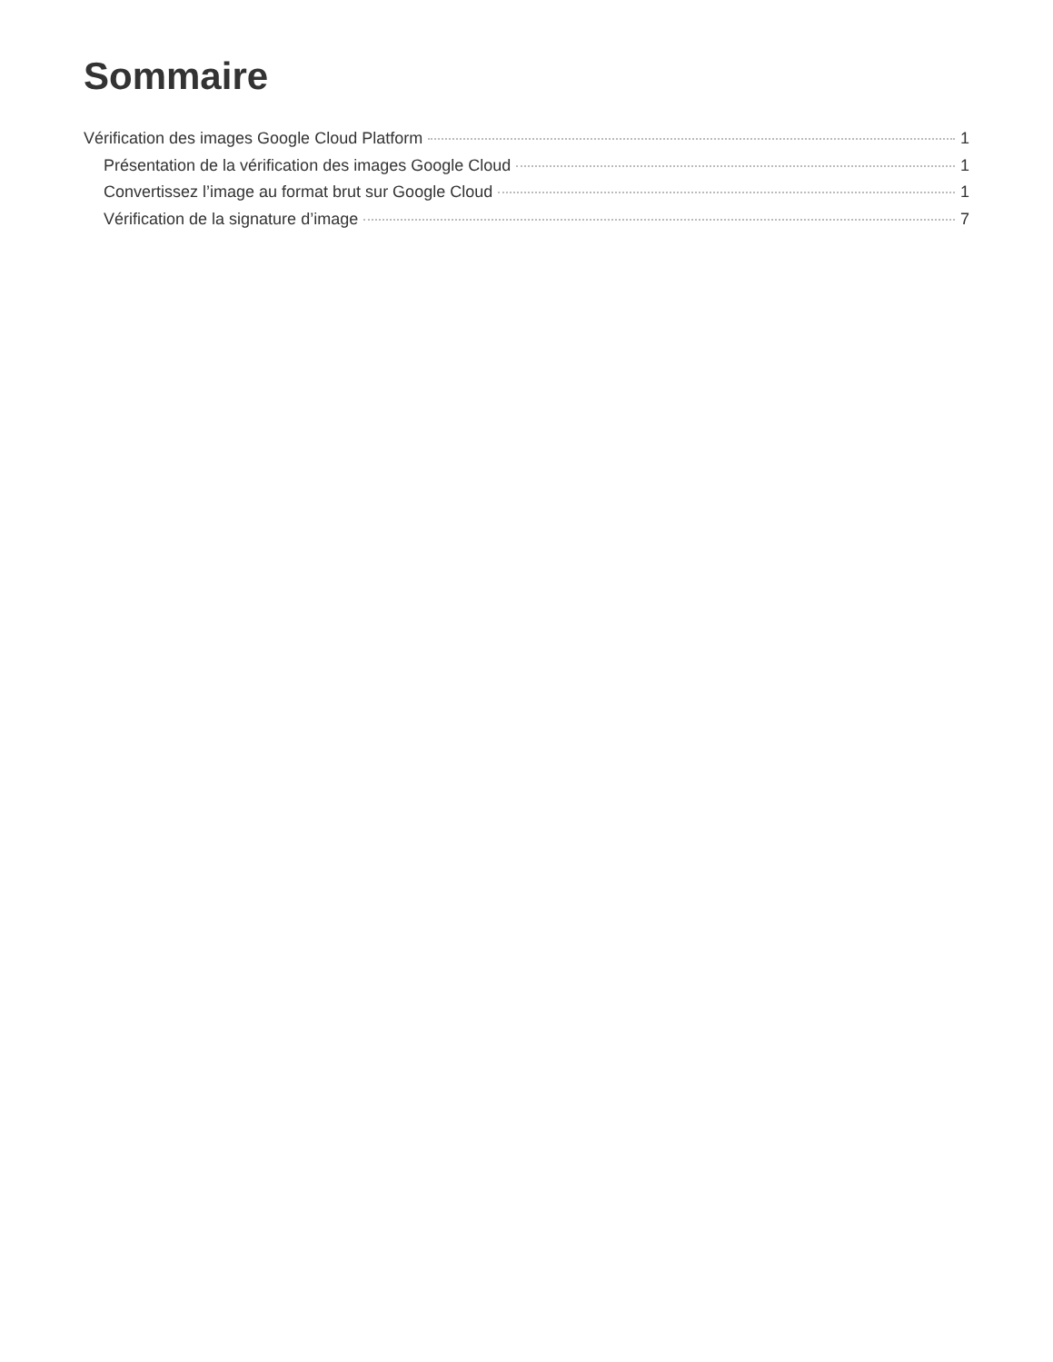Sommaire
Vérification des images Google Cloud Platform 1
Présentation de la vérification des images Google Cloud 1
Convertissez l’image au format brut sur Google Cloud 1
Vérification de la signature d’image 7